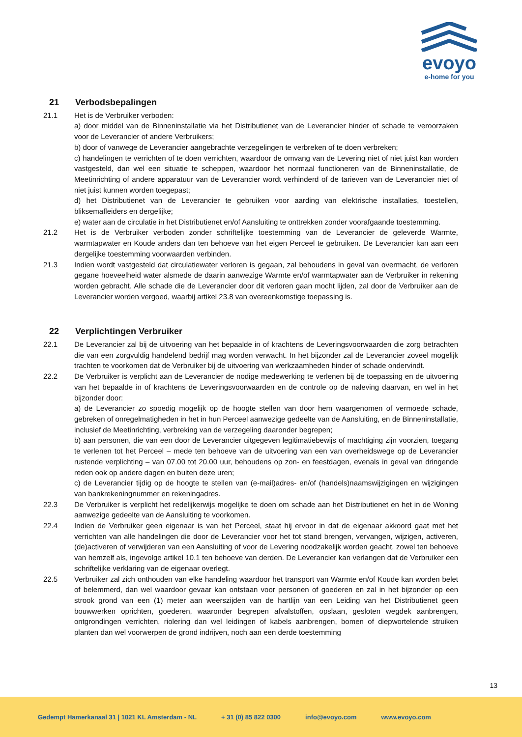evoyo
e-home for you
21 Verbodsbepalingen
21.1 Het is de Verbruiker verboden:
a) door middel van de Binneninstallatie via het Distributienet van de Leverancier hinder of schade te veroorzaken voor de Leverancier of andere Verbruikers;
b) door of vanwege de Leverancier aangebrachte verzegelingen te verbreken of te doen verbreken;
c) handelingen te verrichten of te doen verrichten, waardoor de omvang van de Levering niet of niet juist kan worden vastgesteld, dan wel een situatie te scheppen, waardoor het normaal functioneren van de Binneninstallatie, de Meetinrichting of andere apparatuur van de Leverancier wordt verhinderd of de tarieven van de Leverancier niet of niet juist kunnen worden toegepast;
d) het Distributienet van de Leverancier te gebruiken voor aarding van elektrische installaties, toestellen, bliksemafleiders en dergelijke;
e) water aan de circulatie in het Distributienet en/of Aansluiting te onttrekken zonder voorafgaande toestemming.
21.2 Het is de Verbruiker verboden zonder schriftelijke toestemming van de Leverancier de geleverde Warmte, warmtapwater en Koude anders dan ten behoeve van het eigen Perceel te gebruiken. De Leverancier kan aan een dergelijke toestemming voorwaarden verbinden.
21.3 Indien wordt vastgesteld dat circulatiewater verloren is gegaan, zal behoudens in geval van overmacht, de verloren gegane hoeveelheid water alsmede de daarin aanwezige Warmte en/of warmtapwater aan de Verbruiker in rekening worden gebracht. Alle schade die de Leverancier door dit verloren gaan mocht lijden, zal door de Verbruiker aan de Leverancier worden vergoed, waarbij artikel 23.8 van overeenkomstige toepassing is.
22 Verplichtingen Verbruiker
22.1 De Leverancier zal bij de uitvoering van het bepaalde in of krachtens de Leveringsvoorwaarden die zorg betrachten die van een zorgvuldig handelend bedrijf mag worden verwacht. In het bijzonder zal de Leverancier zoveel mogelijk trachten te voorkomen dat de Verbruiker bij de uitvoering van werkzaamheden hinder of schade ondervindt.
22.2 De Verbruiker is verplicht aan de Leverancier de nodige medewerking te verlenen bij de toepassing en de uitvoering van het bepaalde in of krachtens de Leveringsvoorwaarden en de controle op de naleving daarvan, en wel in het bijzonder door:
a) de Leverancier zo spoedig mogelijk op de hoogte stellen van door hem waargenomen of vermoede schade, gebreken of onregelmatigheden in het in hun Perceel aanwezige gedeelte van de Aansluiting, en de Binneninstallatie, inclusief de Meetinrichting, verbreking van de verzegeling daaronder begrepen;
b) aan personen, die van een door de Leverancier uitgegeven legitimatiebewijs of machtiging zijn voorzien, toegang te verlenen tot het Perceel – mede ten behoeve van de uitvoering van een van overheidswege op de Leverancier rustende verplichting – van 07.00 tot 20.00 uur, behoudens op zon- en feestdagen, evenals in geval van dringende reden ook op andere dagen en buiten deze uren;
c) de Leverancier tijdig op de hoogte te stellen van (e-mail)adres- en/of (handels)naamswijzigingen en wijzigingen van bankrekeningnummer en rekeningadres.
22.3 De Verbruiker is verplicht het redelijkerwijs mogelijke te doen om schade aan het Distributienet en het in de Woning aanwezige gedeelte van de Aansluiting te voorkomen.
22.4 Indien de Verbruiker geen eigenaar is van het Perceel, staat hij ervoor in dat de eigenaar akkoord gaat met het verrichten van alle handelingen die door de Leverancier voor het tot stand brengen, vervangen, wijzigen, activeren, (de)activeren of verwijderen van een Aansluiting of voor de Levering noodzakelijk worden geacht, zowel ten behoeve van hemzelf als, ingevolge artikel 10.1 ten behoeve van derden. De Leverancier kan verlangen dat de Verbruiker een schriftelijke verklaring van de eigenaar overlegt.
22.5 Verbruiker zal zich onthouden van elke handeling waardoor het transport van Warmte en/of Koude kan worden belet of belemmerd, dan wel waardoor gevaar kan ontstaan voor personen of goederen en zal in het bijzonder op een strook grond van een (1) meter aan weerszijden van de hartlijn van een Leiding van het Distributienet geen bouwwerken oprichten, goederen, waaronder begrepen afvalstoffen, opslaan, gesloten wegdek aanbrengen, ontgrondingen verrichten, riolering dan wel leidingen of kabels aanbrengen, bomen of diepwortelende struiken planten dan wel voorwerpen de grond indrijven, noch aan een derde toestemming
13
Gedempt Hamerkanaal 31 | 1021 KL Amsterdam - NL + 31 (0) 85 822 0300 info@evoyo.com www.evoyo.com